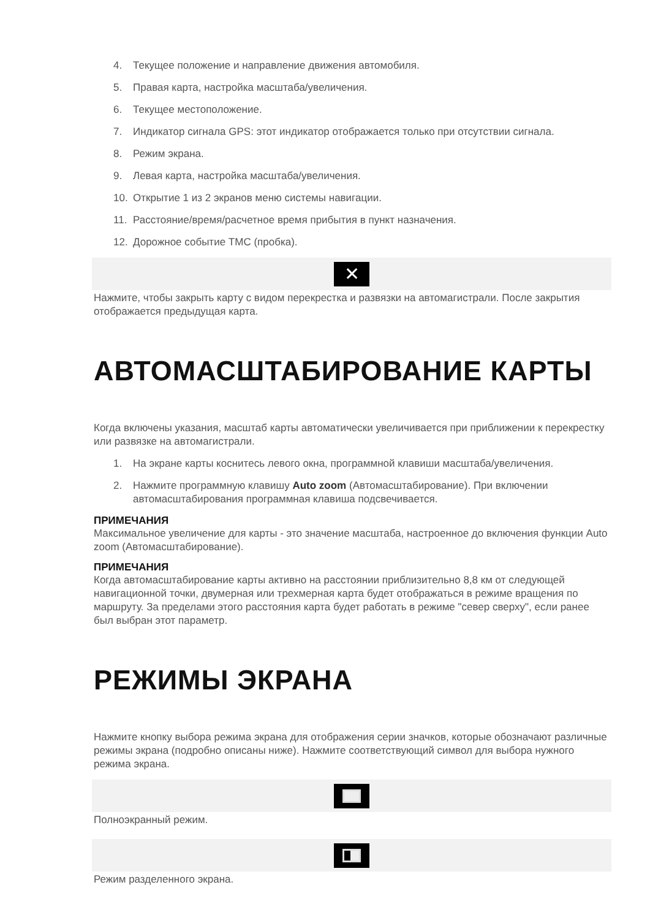4. Текущее положение и направление движения автомобиля.
5. Правая карта, настройка масштаба/увеличения.
6. Текущее местоположение.
7. Индикатор сигнала GPS: этот индикатор отображается только при отсутствии сигнала.
8. Режим экрана.
9. Левая карта, настройка масштаба/увеличения.
10. Открытие 1 из 2 экранов меню системы навигации.
11. Расстояние/время/расчетное время прибытия в пункт назначения.
12. Дорожное событие TMC (пробка).
✕
Нажмите, чтобы закрыть карту с видом перекрестка и развязки на автомагистрали. После закрытия отображается предыдущая карта.
АВТОМАСШТАБИРОВАНИЕ КАРТЫ
Когда включены указания, масштаб карты автоматически увеличивается при приближении к перекрестку или развязке на автомагистрали.
1. На экране карты коснитесь левого окна, программной клавиши масштаба/увеличения.
2. Нажмите программную клавишу Auto zoom (Автомасштабирование). При включении автомасштабирования программная клавиша подсвечивается.
ПРИМЕЧАНИЯ
Максимальное увеличение для карты - это значение масштаба, настроенное до включения функции Auto zoom (Автомасштабирование).
ПРИМЕЧАНИЯ
Когда автомасштабирование карты активно на расстоянии приблизительно 8,8 км от следующей навигационной точки, двумерная или трехмерная карта будет отображаться в режиме вращения по маршруту. За пределами этого расстояния карта будет работать в режиме "север сверху", если ранее был выбран этот параметр.
РЕЖИМЫ ЭКРАНА
Нажмите кнопку выбора режима экрана для отображения серии значков, которые обозначают различные режимы экрана (подробно описаны ниже). Нажмите соответствующий символ для выбора нужного режима экрана.
Полноэкранный режим.
Режим разделенного экрана.